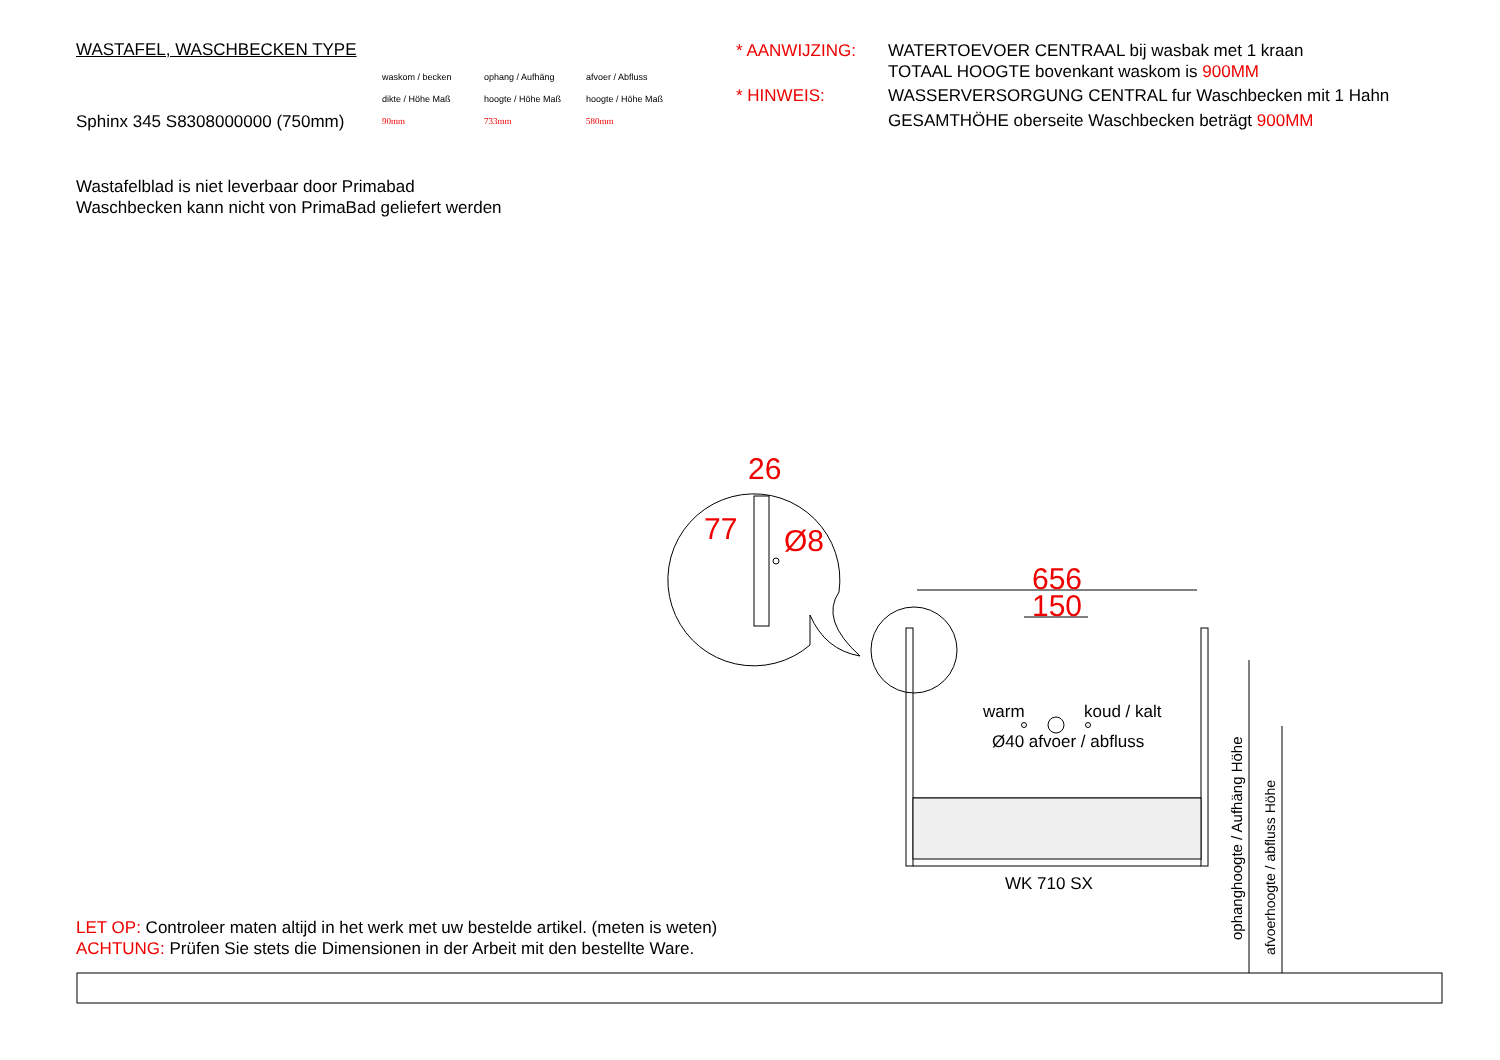WASTAFEL, WASCHBECKEN TYPE
waskom / becken
dikte / Höhe Maß
ophang / Aufhäng
hoogte / Höhe Maß
afvoer / Abfluss
hoogte / Höhe Maß
Sphinx 345 S8308000000 (750mm)
90mm
733mm
580mm
* AANWIJZING:
WATERTOEVOER CENTRAAL bij wasbak met 1 kraan
TOTAAL HOOGTE bovenkant waskom is 900MM
* HINWEIS:
WASSERVERSORGUNG CENTRAL fur Waschbecken mit 1 Hahn
GESAMTHÖHE oberseite Waschbecken beträgt 900MM
Wastafelblad is niet leverbaar door Primabad
Waschbecken kann nicht von PrimaBad geliefert werden
26
Ø8
77
656
150
warm koud / kalt
Ø40 afvoer / abfluss
WK 710 SX
ophanghoogte / Aufhäng Höhe
afvoerhoogte / abfluss Höhe
LET OP: Controleer maten altijd in het werk met uw bestelde artikel. (meten is weten)
ACHTUNG: Prüfen Sie stets die Dimensionen in der Arbeit mit den bestellte Ware.